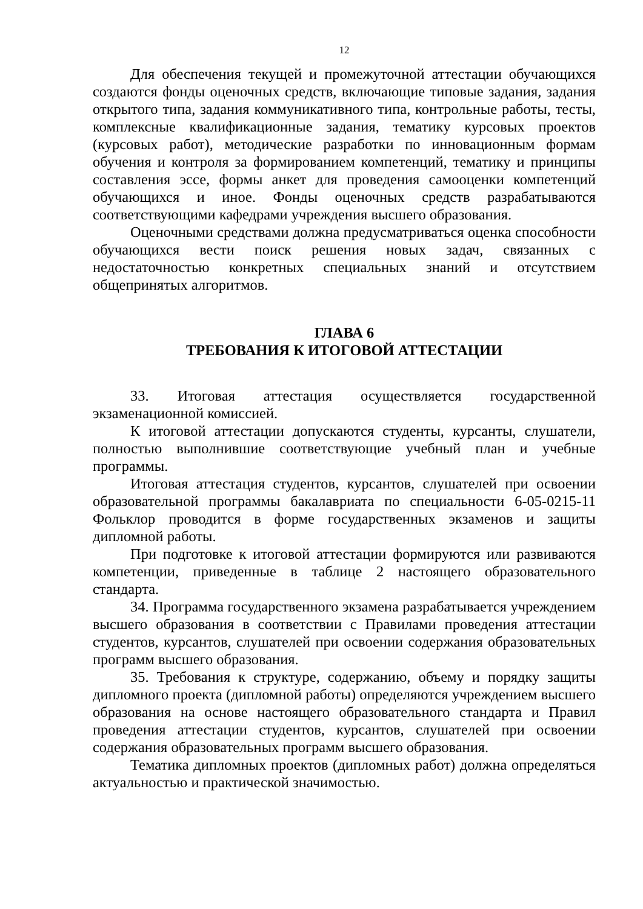12
Для обеспечения текущей и промежуточной аттестации обучающихся создаются фонды оценочных средств, включающие типовые задания, задания открытого типа, задания коммуникативного типа, контрольные работы, тесты, комплексные квалификационные задания, тематику курсовых проектов (курсовых работ), методические разработки по инновационным формам обучения и контроля за формированием компетенций, тематику и принципы составления эссе, формы анкет для проведения самооценки компетенций обучающихся и иное. Фонды оценочных средств разрабатываются соответствующими кафедрами учреждения высшего образования.
Оценочными средствами должна предусматриваться оценка способности обучающихся вести поиск решения новых задач, связанных с недостаточностью конкретных специальных знаний и отсутствием общепринятых алгоритмов.
ГЛАВА 6
ТРЕБОВАНИЯ К ИТОГОВОЙ АТТЕСТАЦИИ
33. Итоговая аттестация осуществляется государственной экзаменационной комиссией.
К итоговой аттестации допускаются студенты, курсанты, слушатели, полностью выполнившие соответствующие учебный план и учебные программы.
Итоговая аттестация студентов, курсантов, слушателей при освоении образовательной программы бакалавриата по специальности 6-05-0215-11 Фольклор проводится в форме государственных экзаменов и защиты дипломной работы.
При подготовке к итоговой аттестации формируются или развиваются компетенции, приведенные в таблице 2 настоящего образовательного стандарта.
34. Программа государственного экзамена разрабатывается учреждением высшего образования в соответствии с Правилами проведения аттестации студентов, курсантов, слушателей при освоении содержания образовательных программ высшего образования.
35. Требования к структуре, содержанию, объему и порядку защиты дипломного проекта (дипломной работы) определяются учреждением высшего образования на основе настоящего образовательного стандарта и Правил проведения аттестации студентов, курсантов, слушателей при освоении содержания образовательных программ высшего образования.
Тематика дипломных проектов (дипломных работ) должна определяться актуальностью и практической значимостью.